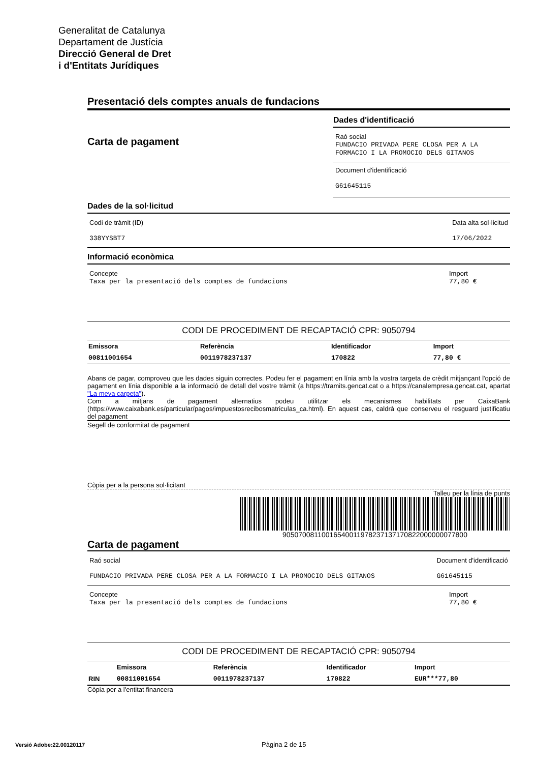Generalitat de Catalunya
Departament de Justícia
Direcció General de Dret
i d'Entitats Jurídiques
Presentació dels comptes anuals de fundacions
Carta de pagament
Dades d'identificació
Raó social
FUNDACIO PRIVADA PERE CLOSA PER A LA FORMACIO I LA PROMOCIO DELS GITANOS
Document d'identificació
G61645115
Dades de la sol·licitud
Codi de tràmit (ID)
338YYSBT7
Data alta sol·licitud
17/06/2022
Informació econòmica
Concepte
Taxa per la presentació dels comptes de fundacions
Import
77,80 €
CODI DE PROCEDIMENT DE RECAPTACIÓ CPR: 9050794
| Emissora | Referència | Identificador | Import | |
| --- | --- | --- | --- | --- |
| 00811001654 | 0011978237137 | 170822 | 77,80 € | |
Abans de pagar, comproveu que les dades siguin correctes. Podeu fer el pagament en línia amb la vostra targeta de crèdit mitjançant l'opció de pagament en línia disponible a la informació de detall del vostre tràmit (a https://tramits.gencat.cat o a https://canalempresa.gencat.cat, apartat "La meva carpeta").
Com a mitjans de pagament alternatius podeu utilitzar els mecanismes habilitats per CaixaBank (https://www.caixabank.es/particular/pagos/impuestosrecibosmatriculas_ca.html). En aquest cas, caldrà que conserveu el resguard justificatiu del pagament
Segell de conformitat de pagament
Còpia per a la persona sol·licitant
Talleu per la línia de punts
90507008110016540011978237137170822000000077800
Carta de pagament
Raó social
FUNDACIO PRIVADA PERE CLOSA PER A LA FORMACIO I LA PROMOCIO DELS GITANOS
Document d'identificació
G61645115
Concepte
Taxa per la presentació dels comptes de fundacions
Import
77,80 €
CODI DE PROCEDIMENT DE RECAPTACIÓ CPR: 9050794
| | Emissora | Referència | Identificador | Import |
| --- | --- | --- | --- | --- |
| RIN | 00811001654 | 0011978237137 | 170822 | EUR***77,80 |
Còpia per a l'entitat financera
Versió Adobe:22.00120117 Pàgina 2 de 15